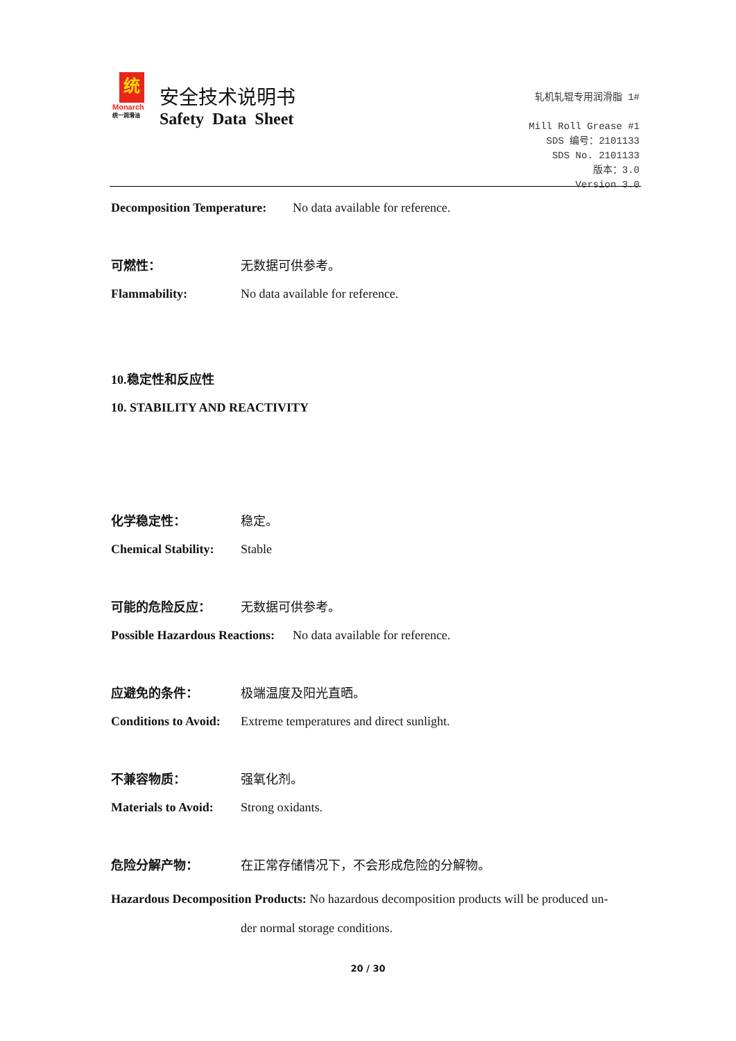统
Monarch
统一润滑油
安全技术说明书
Safety Data Sheet
轧机轧辊专用润滑脂 1#
Mill Roll Grease #1
SDS 编号：2101133
SDS No. 2101133
版本：3.0
Version 3.0
Decomposition Temperature: No data available for reference.
可燃性： 无数据可供参考。
Flammability: No data available for reference.
10.稳定性和反应性
10. STABILITY AND REACTIVITY
化学稳定性： 稳定。
Chemical Stability: Stable
可能的危险反应： 无数据可供参考。
Possible Hazardous Reactions: No data available for reference.
应避免的条件： 极端温度及阳光直晒。
Conditions to Avoid: Extreme temperatures and direct sunlight.
不兼容物质： 强氧化剂。
Materials to Avoid: Strong oxidants.
危险分解产物： 在正常存储情况下，不会形成危险的分解物。
Hazardous Decomposition Products: No hazardous decomposition products will be produced un-
der normal storage conditions.
20 / 30